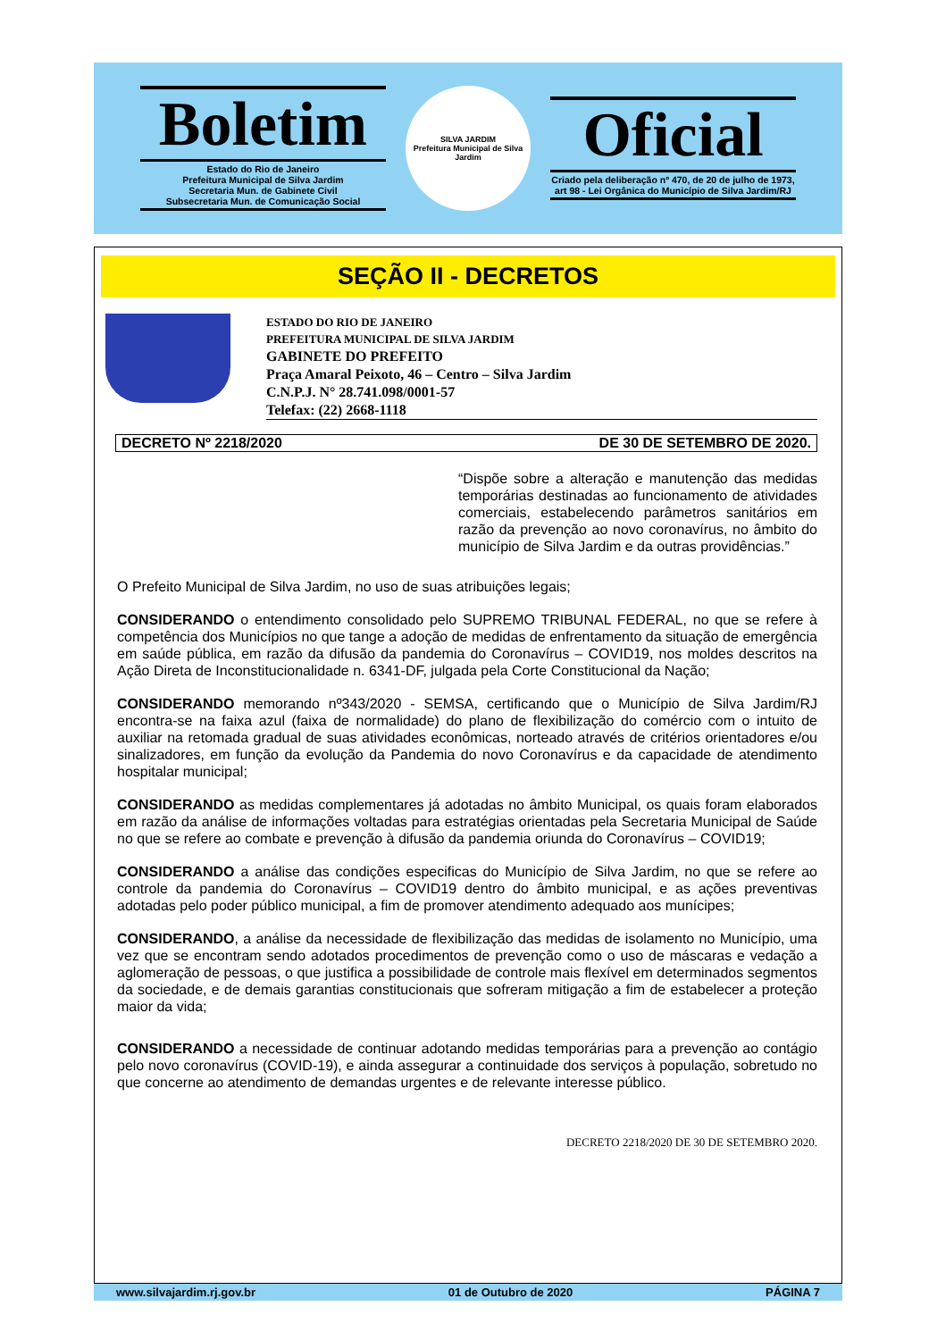Boletim
Estado do Rio de Janeiro
Prefeitura Municipal de Silva Jardim
Secretaria Mun. de Gabinete Civil
Subsecretaria Mun. de Comunicação Social
SILVA JARDIM
Prefeitura Municipal de Silva Jardim
Oficial
Criado pela deliberação nº 470, de 20 de julho de 1973,
art 98 - Lei Orgânica do Município de Silva Jardim/RJ
SEÇÃO II - DECRETOS
ESTADO DO RIO DE JANEIRO
PREFEITURA MUNICIPAL DE SILVA JARDIM
GABINETE DO PREFEITO
Praça Amaral Peixoto, 46 – Centro – Silva Jardim
C.N.P.J. N° 28.741.098/0001-57
Telefax: (22) 2668-1118
DECRETO Nº 2218/2020 DE 30 DE SETEMBRO DE 2020.
“Dispõe sobre a alteração e manutenção das medidas temporárias destinadas ao funcionamento de atividades comerciais, estabelecendo parâmetros sanitários em razão da prevenção ao novo coronavírus, no âmbito do município de Silva Jardim e da outras providências.”
O Prefeito Municipal de Silva Jardim, no uso de suas atribuições legais;
CONSIDERANDO o entendimento consolidado pelo SUPREMO TRIBUNAL FEDERAL, no que se refere à competência dos Municípios no que tange a adoção de medidas de enfrentamento da situação de emergência em saúde pública, em razão da difusão da pandemia do Coronavírus – COVID19, nos moldes descritos na Ação Direta de Inconstitucionalidade n. 6341-DF, julgada pela Corte Constitucional da Nação;
CONSIDERANDO memorando nº343/2020 - SEMSA, certificando que o Município de Silva Jardim/RJ encontra-se na faixa azul (faixa de normalidade) do plano de flexibilização do comércio com o intuito de auxiliar na retomada gradual de suas atividades econômicas, norteado através de critérios orientadores e/ou sinalizadores, em função da evolução da Pandemia do novo Coronavírus e da capacidade de atendimento hospitalar municipal;
CONSIDERANDO as medidas complementares já adotadas no âmbito Municipal, os quais foram elaborados em razão da análise de informações voltadas para estratégias orientadas pela Secretaria Municipal de Saúde no que se refere ao combate e prevenção à difusão da pandemia oriunda do Coronavírus – COVID19;
CONSIDERANDO a análise das condições especificas do Município de Silva Jardim, no que se refere ao controle da pandemia do Coronavírus – COVID19 dentro do âmbito municipal, e as ações preventivas adotadas pelo poder público municipal, a fim de promover atendimento adequado aos munícipes;
CONSIDERANDO, a análise da necessidade de flexibilização das medidas de isolamento no Município, uma vez que se encontram sendo adotados procedimentos de prevenção como o uso de máscaras e vedação a aglomeração de pessoas, o que justifica a possibilidade de controle mais flexível em determinados segmentos da sociedade, e de demais garantias constitucionais que sofreram mitigação a fim de estabelecer a proteção maior da vida;
CONSIDERANDO a necessidade de continuar adotando medidas temporárias para a prevenção ao contágio pelo novo coronavírus (COVID-19), e ainda assegurar a continuidade dos serviços à população, sobretudo no que concerne ao atendimento de demandas urgentes e de relevante interesse público.
DECRETO 2218/2020 DE 30 DE SETEMBRO 2020.
www.silvajardim.rj.gov.br 01 de Outubro de 2020 PÁGINA 7